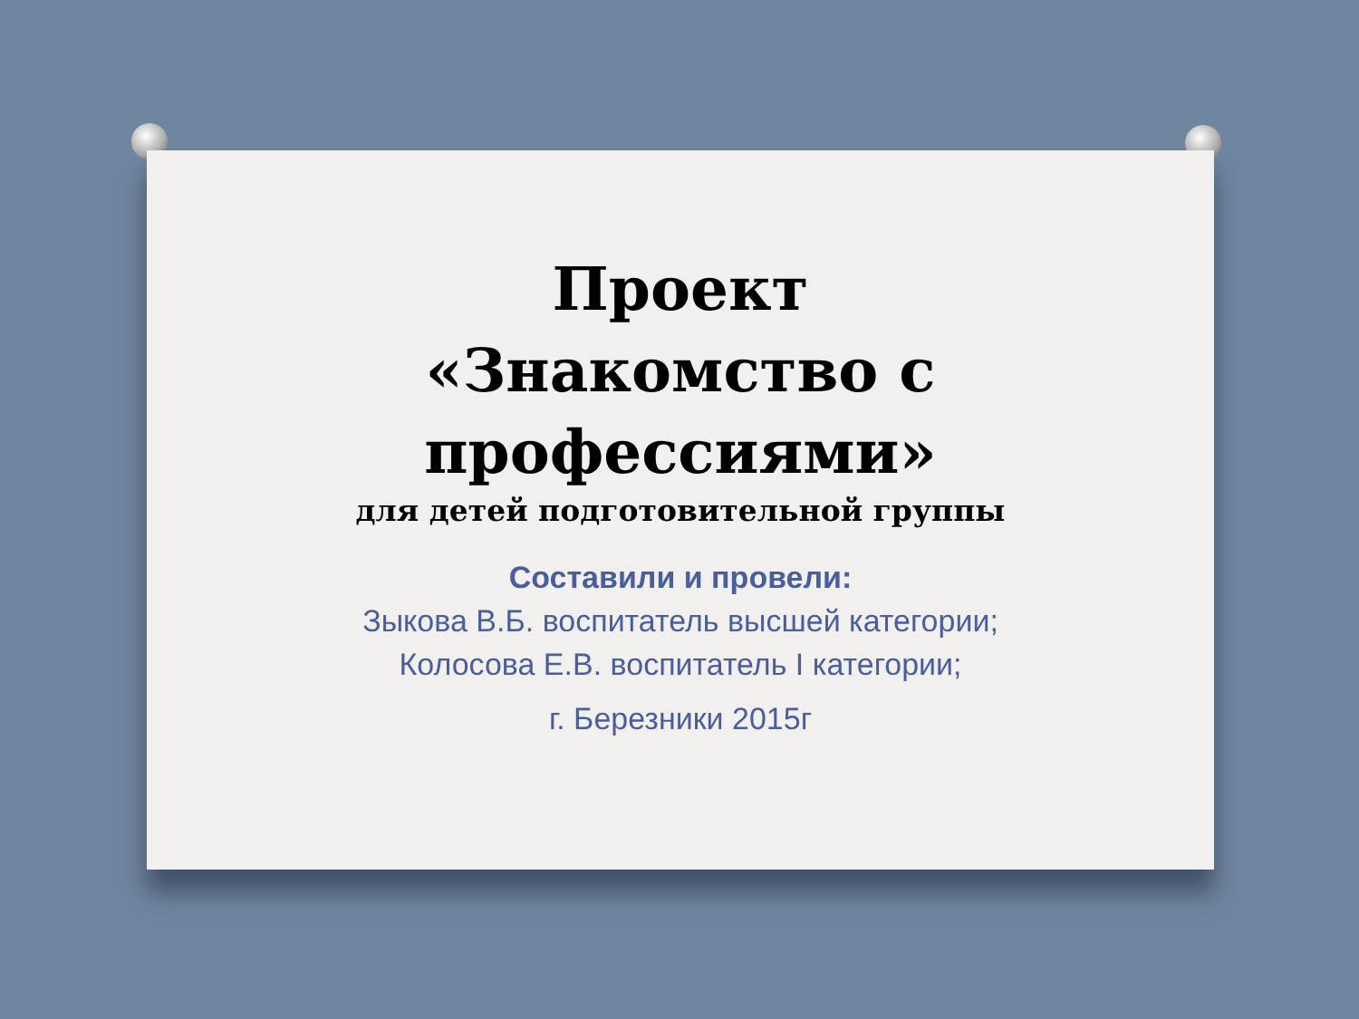Проект
«Знакомство с
профессиями»
для детей подготовительной группы
Составили и провели:
Зыкова В.Б. воспитатель высшей категории;
Колосова Е.В. воспитатель I категории;
г. Березники 2015г